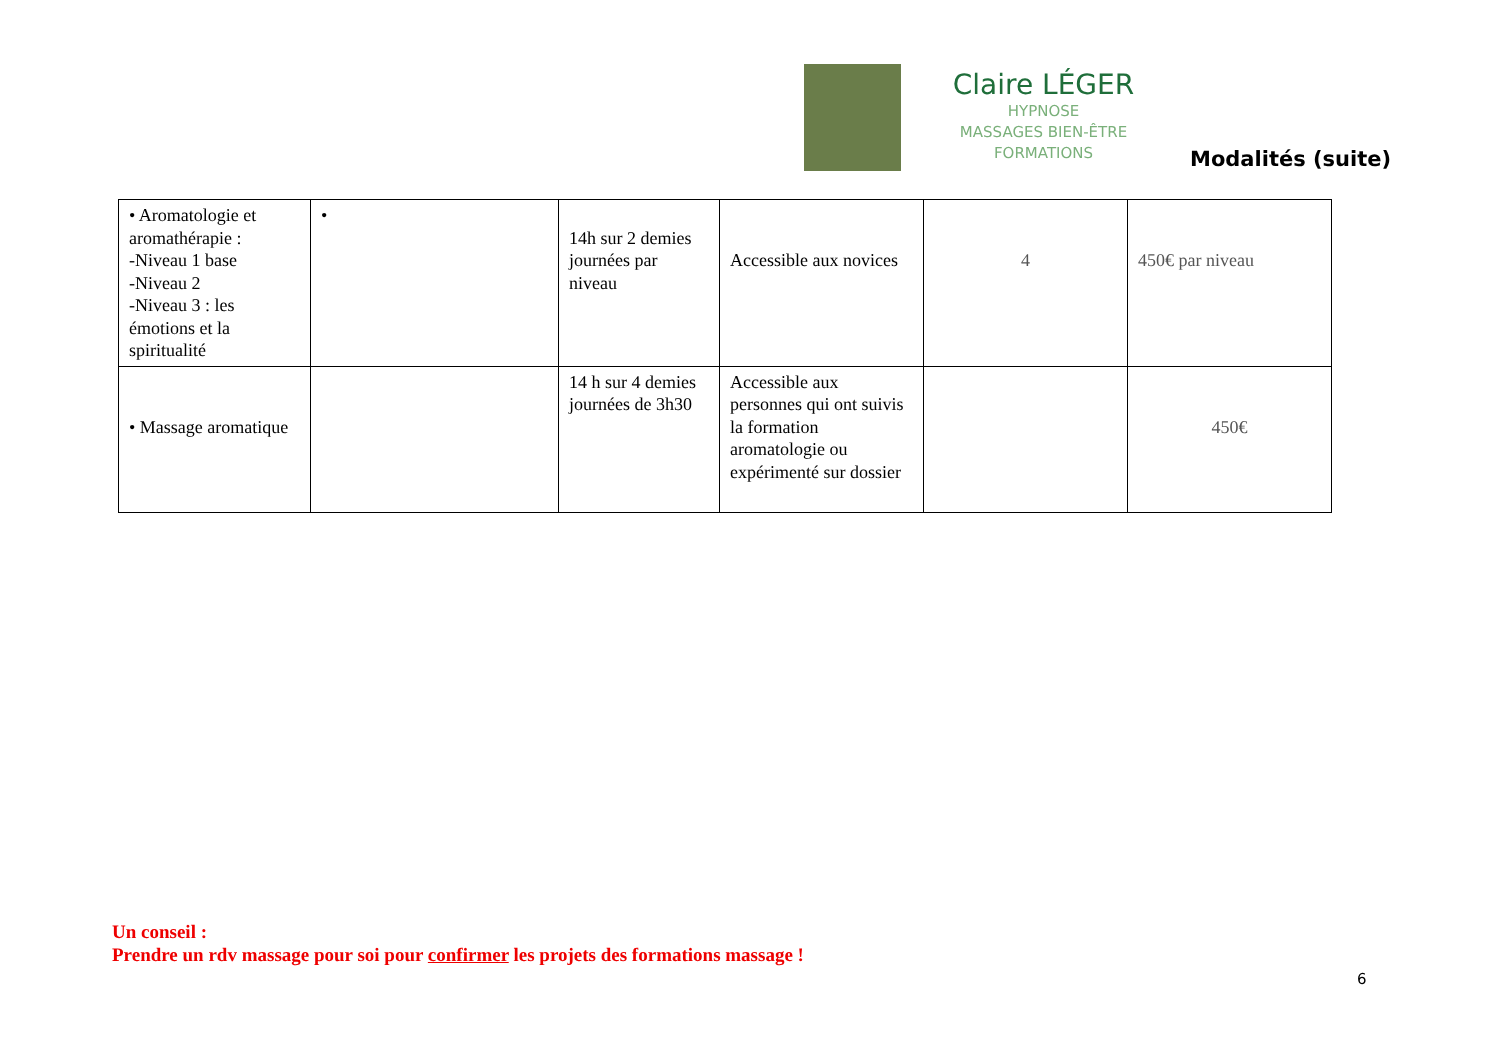Claire LÉGER
HYPNOSE
MASSAGES BIEN-ÊTRE
FORMATIONS
Modalités (suite)
| • Aromatologie et aromathérapie : -Niveau 1 base -Niveau 2 -Niveau 3 : les émotions et la spiritualité | • | 14h sur 2 demies journées par niveau | Accessible aux novices | 4 | 450€ par niveau |
| • Massage aromatique | | 14 h sur 4 demies journées de 3h30 | Accessible aux personnes qui ont suivis la formation aromatologie ou expérimenté sur dossier | | 450€ |
Un conseil :
Prendre un rdv massage pour soi pour confirmer les projets des formations massage !
6